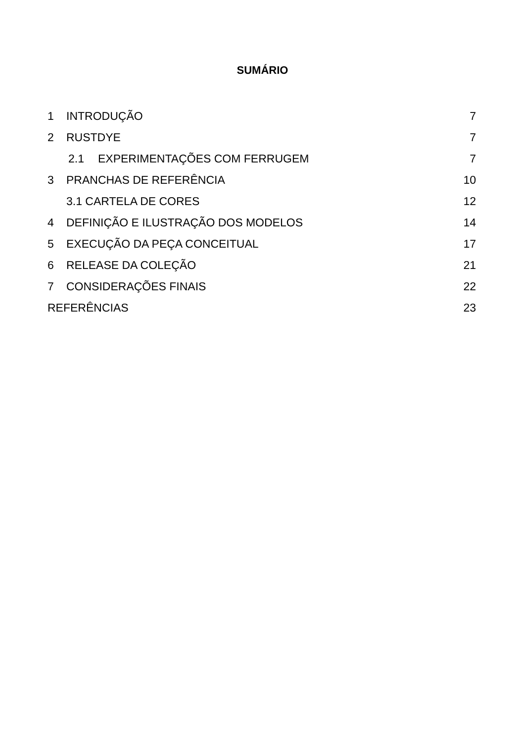SUMÁRIO
1 INTRODUÇÃO 7
2 RUSTDYE 7
2.1 EXPERIMENTAÇÕES COM FERRUGEM 7
3 PRANCHAS DE REFERÊNCIA 10
3.1 CARTELA DE CORES 12
4 DEFINIÇÃO E ILUSTRAÇÃO DOS MODELOS 14
5 EXECUÇÃO DA PEÇA CONCEITUAL 17
6 RELEASE DA COLEÇÃO 21
7 CONSIDERAÇÕES FINAIS 22
REFERÊNCIAS 23